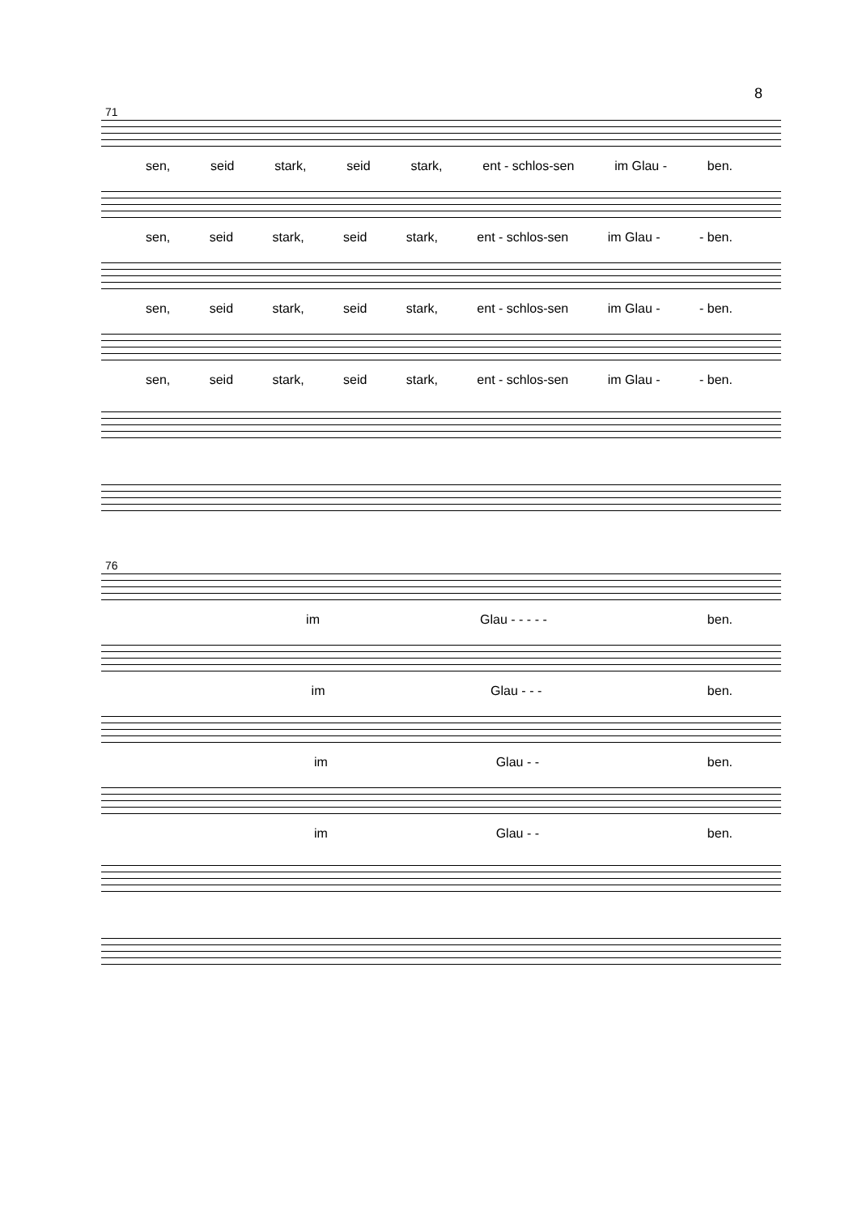8
71
sen, seid stark, seid stark, ent - schlos-sen im Glau - ben.
sen, seid stark, seid stark, ent - schlos-sen im Glau - - ben.
sen, seid stark, seid stark, ent - schlos-sen im Glau - - ben.
sen, seid stark, seid stark, ent - schlos-sen im Glau - - ben.
76
im Glau - - - - - ben.
im Glau - - - ben.
im Glau - - ben.
im Glau - - ben.